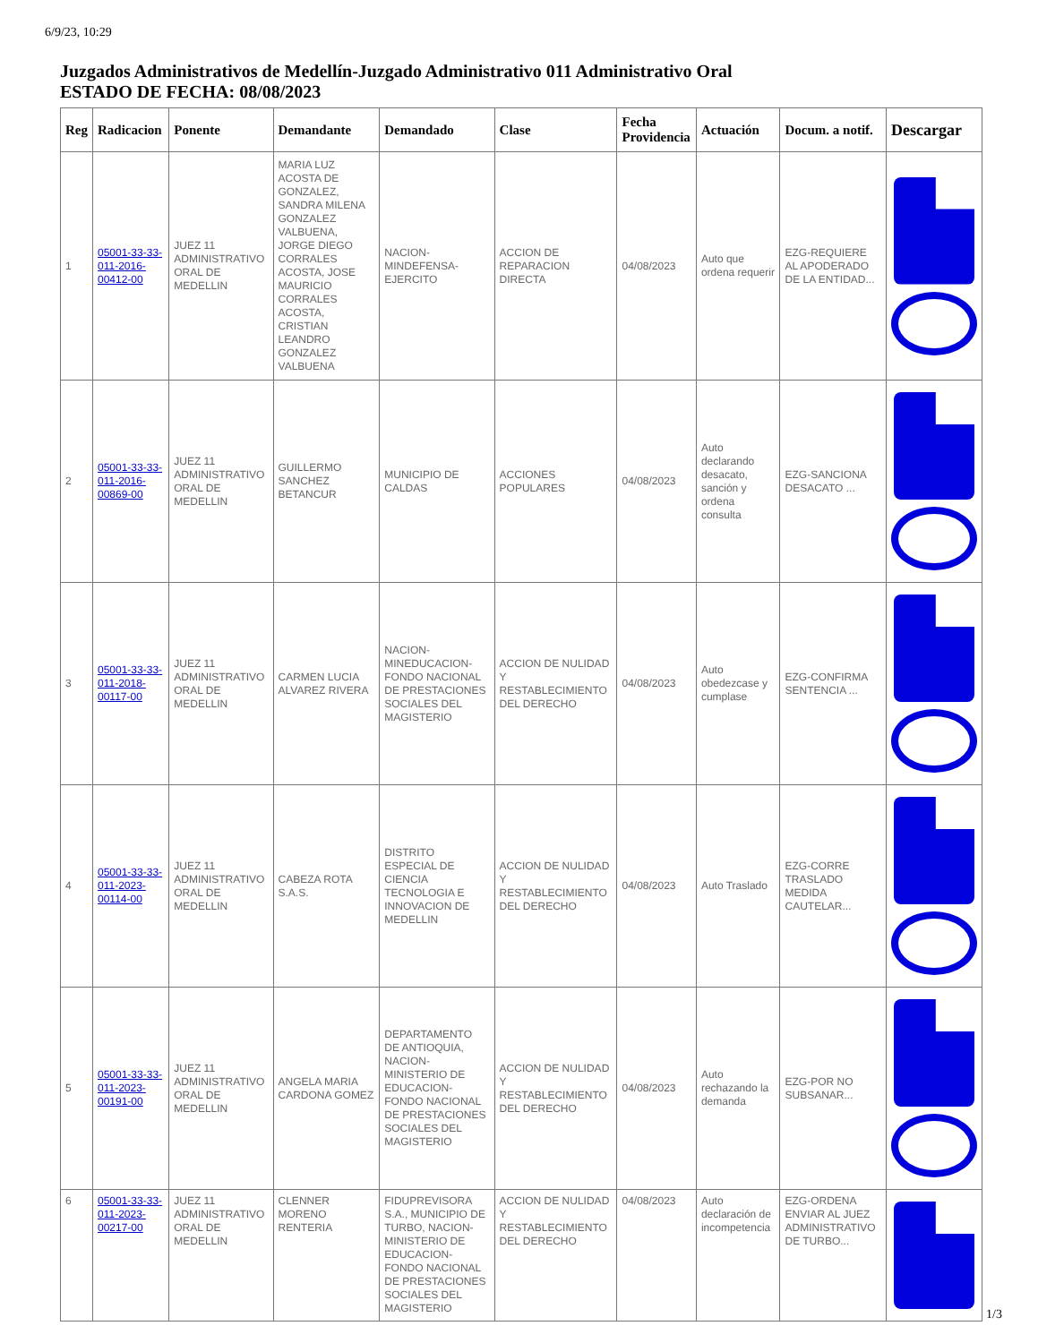6/9/23, 10:29
Juzgados Administrativos de Medellín-Juzgado Administrativo 011 Administrativo Oral
ESTADO DE FECHA: 08/08/2023
| Reg | Radicacion | Ponente | Demandante | Demandado | Clase | Fecha Providencia | Actuación | Docum. a notif. | Descargar |
| --- | --- | --- | --- | --- | --- | --- | --- | --- | --- |
| 1 | 05001-33-33-011-2016-00412-00 | JUEZ 11 ADMINISTRATIVO ORAL DE MEDELLIN | MARIA LUZ ACOSTA DE GONZALEZ, SANDRA MILENA GONZALEZ VALBUENA, JORGE DIEGO CORRALES ACOSTA, JOSE MAURICIO CORRALES ACOSTA, CRISTIAN LEANDRO GONZALEZ VALBUENA | NACION-MINDEFENSA-EJERCITO | ACCION DE REPARACION DIRECTA | 04/08/2023 | Auto que ordena requerir | EZG-REQUIERE AL APODERADO DE LA ENTIDAD... | |
| 2 | 05001-33-33-011-2016-00869-00 | JUEZ 11 ADMINISTRATIVO ORAL DE MEDELLIN | GUILLERMO SANCHEZ BETANCUR | MUNICIPIO DE CALDAS | ACCIONES POPULARES | 04/08/2023 | Auto declarando desacato, sanción y ordena consulta | EZG-SANCIONA DESACATO ... | |
| 3 | 05001-33-33-011-2018-00117-00 | JUEZ 11 ADMINISTRATIVO ORAL DE MEDELLIN | CARMEN LUCIA ALVAREZ RIVERA | NACION-MINEDUCACION-FONDO NACIONAL DE PRESTACIONES SOCIALES DEL MAGISTERIO | ACCION DE NULIDAD Y RESTABLECIMIENTO DEL DERECHO | 04/08/2023 | Auto obedezcase y cumplase | EZG-CONFIRMA SENTENCIA ... | |
| 4 | 05001-33-33-011-2023-00114-00 | JUEZ 11 ADMINISTRATIVO ORAL DE MEDELLIN | CABEZA ROTA S.A.S. | DISTRITO ESPECIAL DE CIENCIA TECNOLOGIA E INNOVACION DE MEDELLIN | ACCION DE NULIDAD Y RESTABLECIMIENTO DEL DERECHO | 04/08/2023 | Auto Traslado | EZG-CORRE TRASLADO MEDIDA CAUTELAR... | |
| 5 | 05001-33-33-011-2023-00191-00 | JUEZ 11 ADMINISTRATIVO ORAL DE MEDELLIN | ANGELA MARIA CARDONA GOMEZ | DEPARTAMENTO DE ANTIOQUIA, NACION-MINISTERIO DE EDUCACION-FONDO NACIONAL DE PRESTACIONES SOCIALES DEL MAGISTERIO | ACCION DE NULIDAD Y RESTABLECIMIENTO DEL DERECHO | 04/08/2023 | Auto rechazando la demanda | EZG-POR NO SUBSANAR... | |
| 6 | 05001-33-33-011-2023-00217-00 | JUEZ 11 ADMINISTRATIVO ORAL DE MEDELLIN | CLENNER MORENO RENTERIA | FIDUPREVISORA S.A., MUNICIPIO DE TURBO, NACION-MINISTERIO DE EDUCACION-FONDO NACIONAL DE PRESTACIONES SOCIALES DEL MAGISTERIO | ACCION DE NULIDAD Y RESTABLECIMIENTO DEL DERECHO | 04/08/2023 | Auto declaración de incompetencia | EZG-ORDENA ENVIAR AL JUEZ ADMINISTRATIVO DE TURBO... | |
1/3